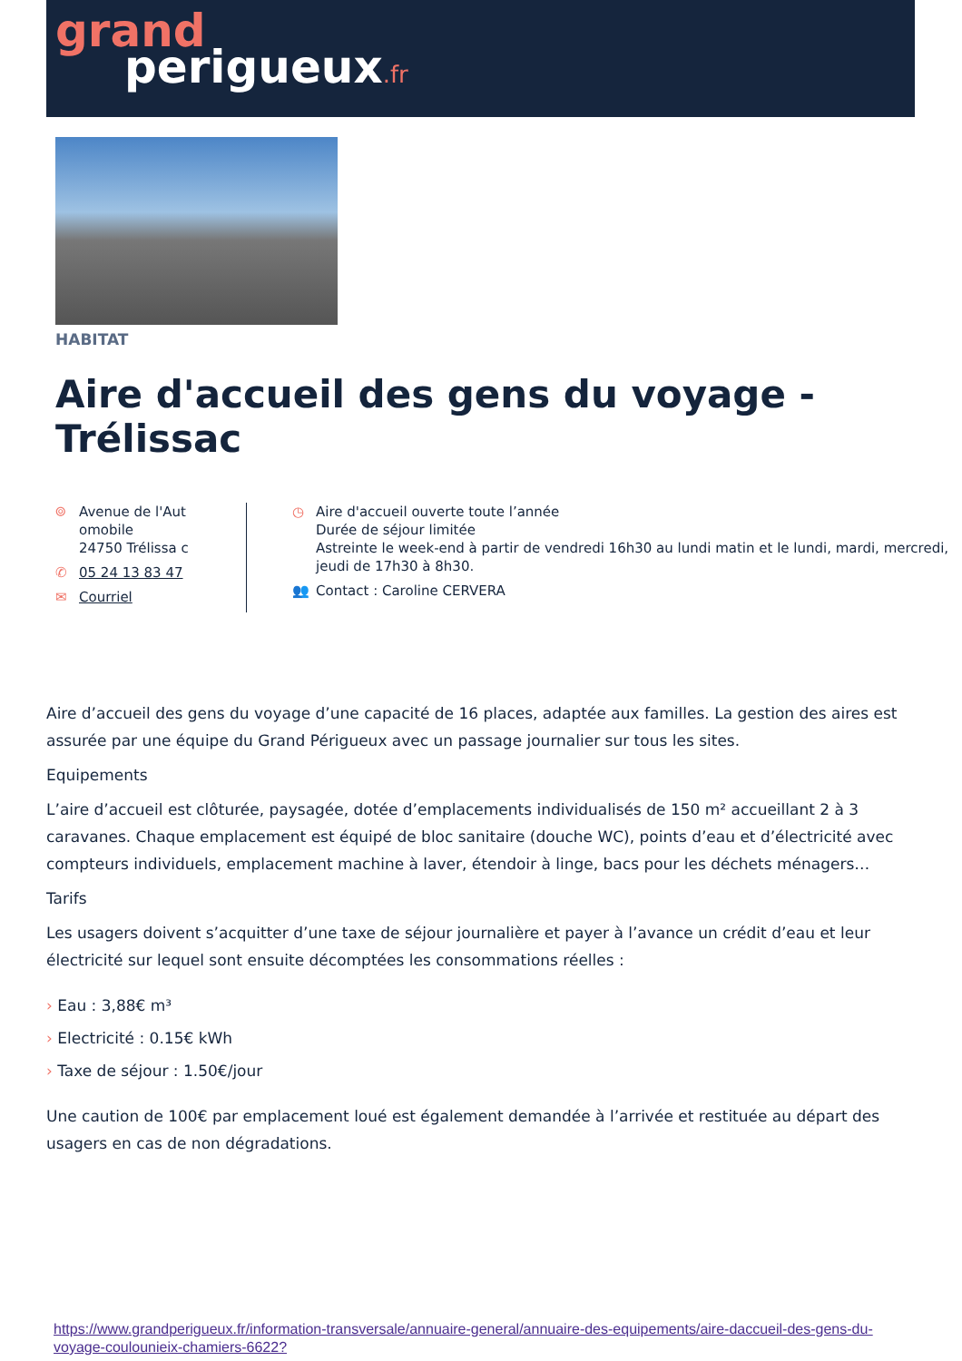grand
perigueux.fr
HABITAT
Aire d'accueil des gens du voyage - Trélissac
⌾ Avenue de l'Aut omobile
24750 Trélissa c
✆ 05 24 13 83 47
✉ Courriel
◷ Aire d'accueil ouverte toute l’année
Durée de séjour limitée
Astreinte le week-end à partir de vendredi 16h30 au lundi matin et le lundi, mardi, mercredi, jeudi de 17h30 à 8h30.
👥 Contact : Caroline CERVERA
Aire d’accueil des gens du voyage d’une capacité de 16 places, adaptée aux familles. La gestion des aires est assurée par une équipe du Grand Périgueux avec un passage journalier sur tous les sites.
Equipements
L’aire d’accueil est clôturée, paysagée, dotée d’emplacements individualisés de 150 m² accueillant 2 à 3 caravanes. Chaque emplacement est équipé de bloc sanitaire (douche WC), points d’eau et d’électricité avec compteurs individuels, emplacement machine à laver, étendoir à linge, bacs pour les déchets ménagers…
Tarifs
Les usagers doivent s’acquitter d’une taxe de séjour journalière et payer à l’avance un crédit d’eau et leur électricité sur lequel sont ensuite décomptées les consommations réelles :
› Eau : 3,88€ m³
› Electricité : 0.15€ kWh
› Taxe de séjour : 1.50€/jour
Une caution de 100€ par emplacement loué est également demandée à l’arrivée et restituée au départ des usagers en cas de non dégradations.
https://www.grandperigueux.fr/information-transversale/annuaire-general/annuaire-des-equipements/aire-daccueil-des-gens-du-voyage-coulounieix-chamiers-6622?